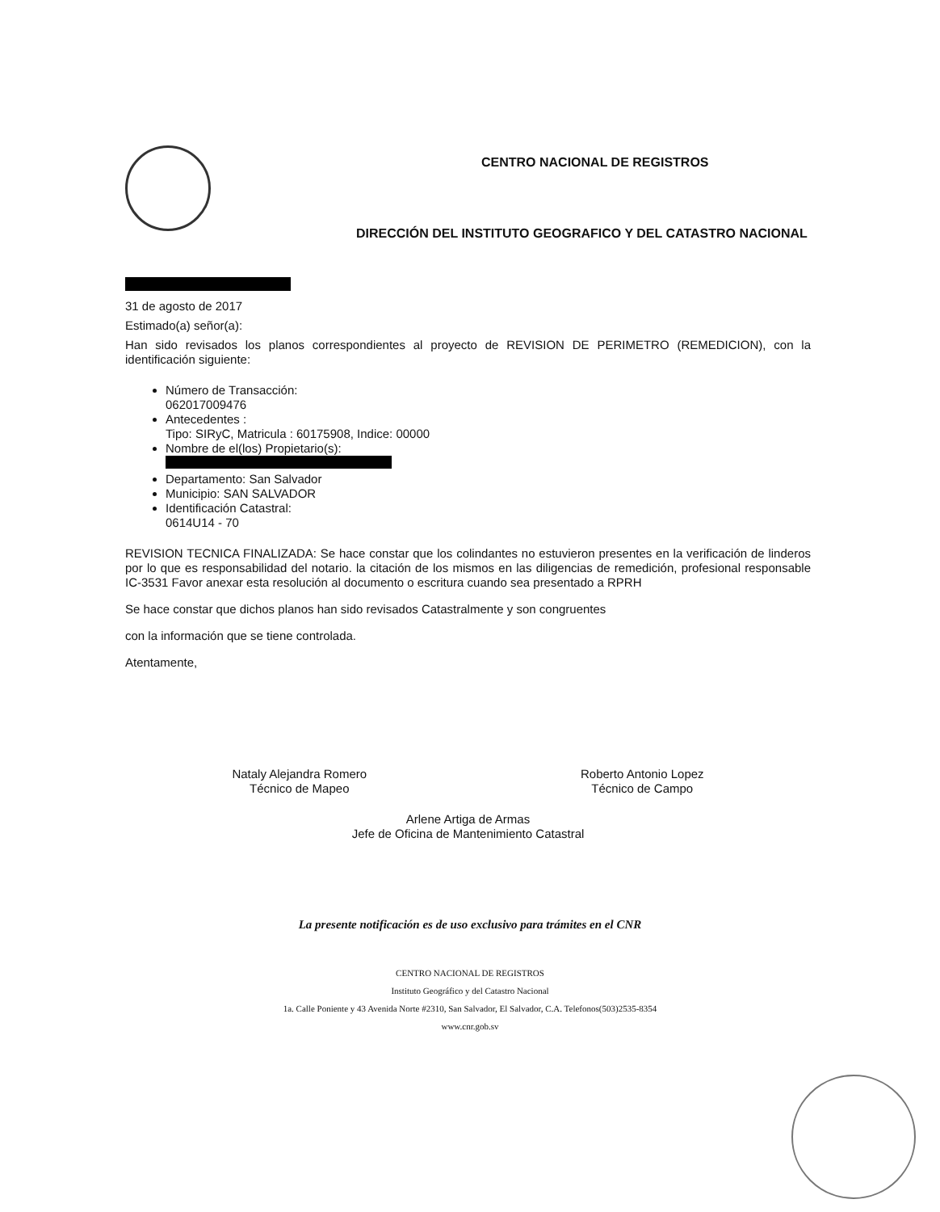CENTRO NACIONAL DE REGISTROS
DIRECCIÓN DEL INSTITUTO GEOGRAFICO Y DEL CATASTRO NACIONAL
31 de agosto de 2017
Estimado(a) señor(a):
Han sido revisados los planos correspondientes al proyecto de REVISION DE PERIMETRO (REMEDICION), con la identificación siguiente:
Número de Transacción:
062017009476
Antecedentes :
Tipo: SIRyC, Matricula : 60175908, Indice: 00000
Nombre de el(los) Propietario(s):
Departamento: San Salvador
Municipio: SAN SALVADOR
Identificación Catastral:
0614U14 - 70
REVISION TECNICA FINALIZADA: Se hace constar que los colindantes no estuvieron presentes en la verificación de linderos por lo que es responsabilidad del notario. la citación de los mismos en las diligencias de remedición, profesional responsable IC-3531 Favor anexar esta resolución al documento o escritura cuando sea presentado a RPRH
Se hace constar que dichos planos han sido revisados Catastralmente y son congruentes
con la información que se tiene controlada.
Atentamente,
Nataly Alejandra Romero
Técnico de Mapeo
Roberto Antonio Lopez
Técnico de Campo
Arlene Artiga de Armas
Jefe de Oficina de Mantenimiento Catastral
La presente notificación es de uso exclusivo para trámites en el CNR
CENTRO NACIONAL DE REGISTROS
Instituto Geográfico y del Catastro Nacional
1a. Calle Poniente y 43 Avenida Norte #2310, San Salvador, El Salvador, C.A. Telefonos(503)2535-8354
www.cnr.gob.sv